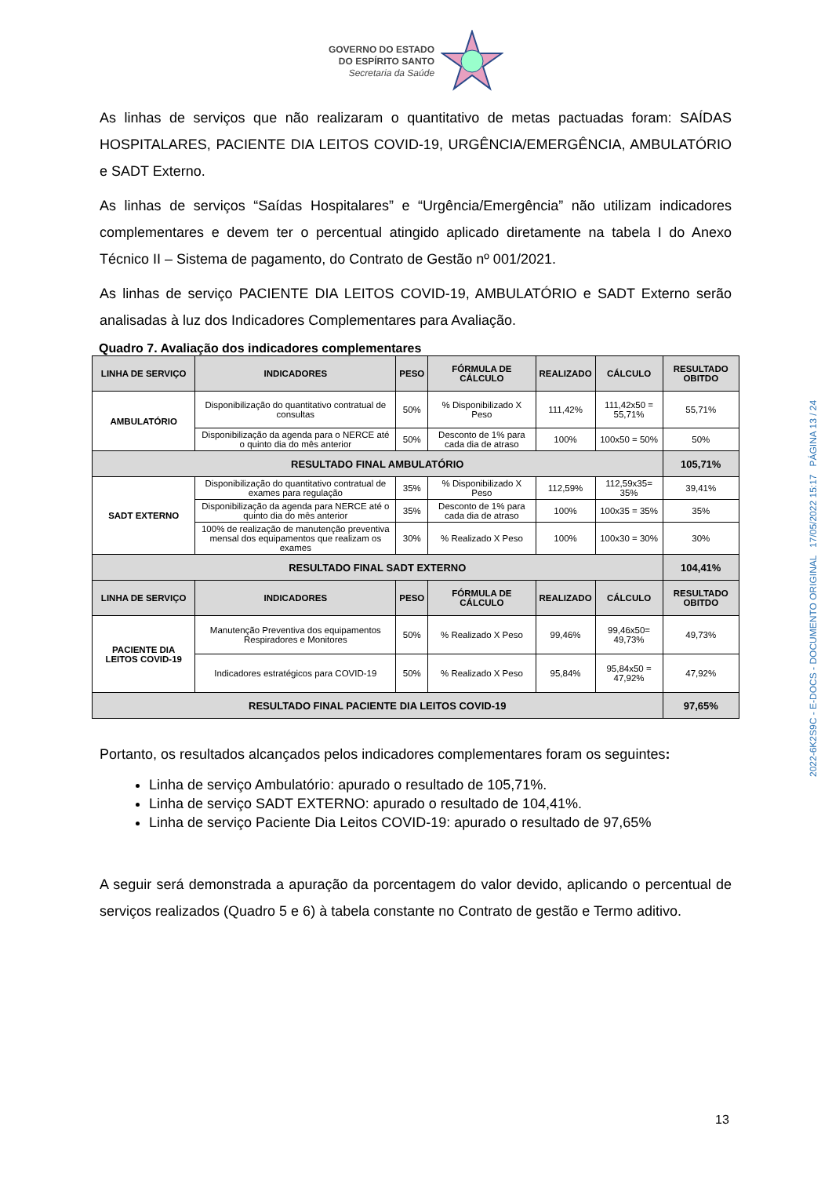GOVERNO DO ESTADO
DO ESPÍRITO SANTO
Secretaria da Saúde
As linhas de serviços que não realizaram o quantitativo de metas pactuadas foram: SAÍDAS HOSPITALARES, PACIENTE DIA LEITOS COVID-19, URGÊNCIA/EMERGÊNCIA, AMBULATÓRIO e SADT Externo.
As linhas de serviços “Saídas Hospitalares” e “Urgência/Emergência” não utilizam indicadores complementares e devem ter o percentual atingido aplicado diretamente na tabela I do Anexo Técnico II – Sistema de pagamento, do Contrato de Gestão nº 001/2021.
As linhas de serviço PACIENTE DIA LEITOS COVID-19, AMBULATÓRIO e SADT Externo serão analisadas à luz dos Indicadores Complementares para Avaliação.
Quadro 7. Avaliação dos indicadores complementares
| LINHA DE SERVIÇO | INDICADORES | PESO | FÓRMULA DE CÁLCULO | REALIZADO | CÁLCULO | RESULTADO OBITDO |
| --- | --- | --- | --- | --- | --- | --- |
| AMBULATÓRIO | Disponibilização do quantitativo contratual de consultas | 50% | % Disponibilizado X Peso | 111,42% | 111,42x50 = 55,71% | 55,71% |
| | Disponibilização da agenda para o NERCE até o quinto dia do mês anterior | 50% | Desconto de 1% para cada dia de atraso | 100% | 100x50 = 50% | 50% |
| RESULTADO FINAL AMBULATÓRIO | | | | | | 105,71% |
| SADT EXTERNO | Disponibilização do quantitativo contratual de exames para regulação | 35% | % Disponibilizado X Peso | 112,59% | 112,59x35= 35% | 39,41% |
| | Disponibilização da agenda para NERCE até o quinto dia do mês anterior | 35% | Desconto de 1% para cada dia de atraso | 100% | 100x35 = 35% | 35% |
| | 100% de realização de manutenção preventiva mensal dos equipamentos que realizam os exames | 30% | % Realizado X Peso | 100% | 100x30 = 30% | 30% |
| RESULTADO FINAL SADT EXTERNO | | | | | | 104,41% |
| LINHA DE SERVIÇO | INDICADORES | PESO | FÓRMULA DE CÁLCULO | REALIZADO | CÁLCULO | RESULTADO OBITDO |
| PACIENTE DIA LEITOS COVID-19 | Manutenção Preventiva dos equipamentos Respiradores e Monitores | 50% | % Realizado X Peso | 99,46% | 99,46x50= 49,73% | 49,73% |
| | Indicadores estratégicos para COVID-19 | 50% | % Realizado X Peso | 95,84% | 95,84x50 = 47,92% | 47,92% |
| RESULTADO FINAL PACIENTE DIA LEITOS COVID-19 | | | | | | 97,65% |
Portanto, os resultados alcançados pelos indicadores complementares foram os seguintes:
Linha de serviço Ambulatório: apurado o resultado de 105,71%.
Linha de serviço SADT EXTERNO: apurado o resultado de 104,41%.
Linha de serviço Paciente Dia Leitos COVID-19: apurado o resultado de 97,65%
A seguir será demonstrada a apuração da porcentagem do valor devido, aplicando o percentual de serviços realizados (Quadro 5 e 6) à tabela constante no Contrato de gestão e Termo aditivo.
2022-6K2S9C - E-DOCS - DOCUMENTO ORIGINAL 17/05/2022 15:17 PÁGINA 13 / 24
13